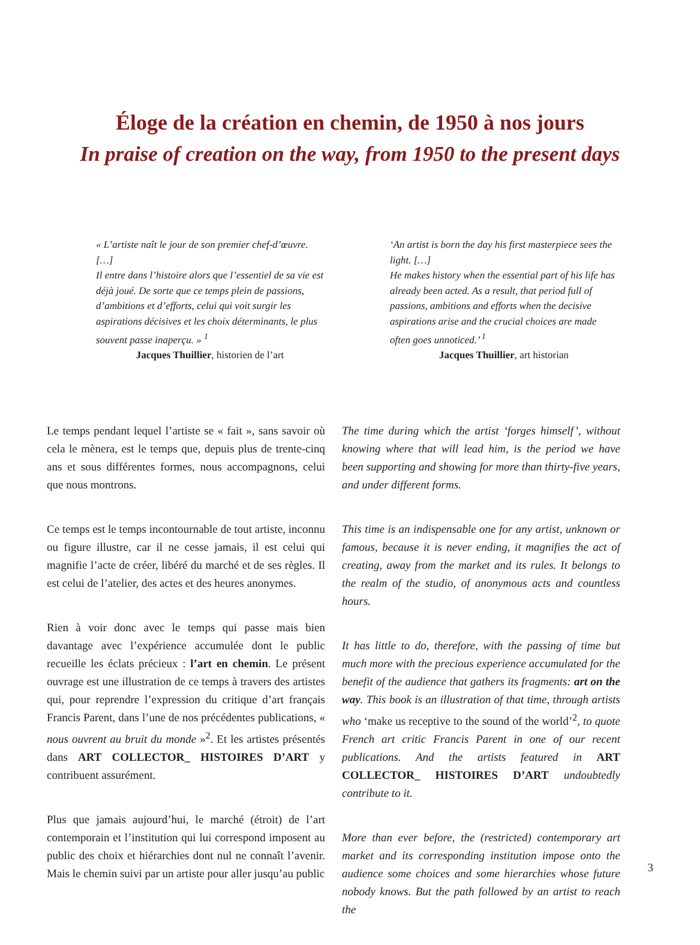Éloge de la création en chemin, de 1950 à nos jours
In praise of creation on the way, from 1950 to the present days
« L’artiste naît le jour de son premier chef-d’œuvre. […]
Il entre dans l’histoire alors que l’essentiel de sa vie est déjà joué. De sorte que ce temps plein de passions, d’ambitions et d’efforts, celui qui voit surgir les aspirations décisives et les choix déterminants, le plus souvent passe inaperçu. » <sup>1</sup>
Jacques Thuillier, historien de l’art
‘An artist is born the day his first masterpiece sees the light. […]
He makes history when the essential part of his life has already been acted. As a result, that period full of passions, ambitions and efforts when the decisive aspirations arise and the crucial choices are made often goes unnoticed.’ <sup>1</sup>
Jacques Thuillier, art historian
Le temps pendant lequel l’artiste se « fait », sans savoir où cela le mènera, est le temps que, depuis plus de trente-cinq ans et sous différentes formes, nous accompagnons, celui que nous montrons.
Ce temps est le temps incontournable de tout artiste, inconnu ou figure illustre, car il ne cesse jamais, il est celui qui magnifie l’acte de créer, libéré du marché et de ses règles. Il est celui de l’atelier, des actes et des heures anonymes.
Rien à voir donc avec le temps qui passe mais bien davantage avec l’expérience accumulée dont le public recueille les éclats précieux : l’art en chemin. Le présent ouvrage est une illustration de ce temps à travers des artistes qui, pour reprendre l’expression du critique d’art français Francis Parent, dans l’une de nos précédentes publications, « nous ouvrent au bruit du monde »<sup>2</sup>. Et les artistes présentés dans ART COLLECTOR_ HISTOIRES D’ART y contribuent assurément.
Plus que jamais aujourd’hui, le marché (étroit) de l’art contemporain et l’institution qui lui correspond imposent au public des choix et hiérarchies dont nul ne connaît l’avenir. Mais le chemin suivi par un artiste pour aller jusqu’au public
The time during which the artist ‘forges himself’, without knowing where that will lead him, is the period we have been supporting and showing for more than thirty-five years, and under different forms.
This time is an indispensable one for any artist, unknown or famous, because it is never ending, it magnifies the act of creating, away from the market and its rules. It belongs to the realm of the studio, of anonymous acts and countless hours.
It has little to do, therefore, with the passing of time but much more with the precious experience accumulated for the benefit of the audience that gathers its fragments: art on the way. This book is an illustration of that time, through artists who ‘make us receptive to the sound of the world’<sup>2</sup>, to quote French art critic Francis Parent in one of our recent publications. And the artists featured in ART COLLECTOR_ HISTOIRES D’ART undoubtedly contribute to it.
More than ever before, the (restricted) contemporary art market and its corresponding institution impose onto the audience some choices and some hierarchies whose future nobody knows. But the path followed by an artist to reach the
3